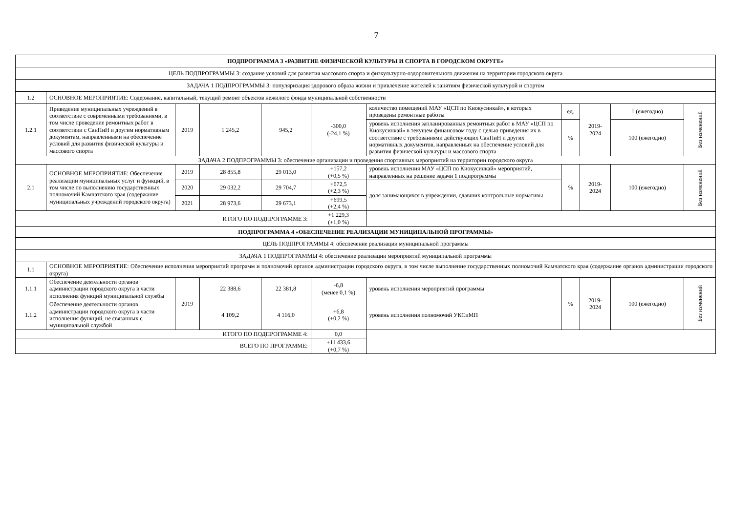7
| ПОДПРОГРАММА 3 «РАЗВИТИЕ ФИЗИЧЕСКОЙ КУЛЬТУРЫ И СПОРТА В ГОРОДСКОМ ОКРУГЕ» | | | | | | | | | | |
| ЦЕЛЬ ПОДПРОГРАММЫ 3: создание условий для развития массового спорта и физкультурно-оздоровительного движения на территории городского округа | | | | | | | | | | |
| ЗАДАЧА 1 ПОДПРОГРАММЫ 3: популяризация здорового образа жизни и привлечение жителей к занятиям физической культурой и спортом | | | | | | | | | | |
| 1.2 | ОСНОВНОЕ МЕРОПРИЯТИЕ: Содержание, капитальный, текущий ремонт объектов нежилого фонда муниципальной собственности | | | | | | | | | |
| 1.2.1 | Приведение муниципальных учреждений в соответствие с современными требованиями, в том числе проведение ремонтных работ в соответствии с СанПиН и другим нормативным документам, направленными на обеспечение условий для развития физической культуры и массового спорта | 2019 | 1 245,2 | 945,2 | -300,0 (-24,1 %) | количество помещений МАУ «ЦСП по Киокусинкай», в которых проведены ремонтные работы | ед. | 2019- 2024 | 1 (ежегодно) | Без изменений |
| | | | | | | уровень исполнения запланированных ремонтных работ в МАУ «ЦСП по Киокусинкай» в текущем финансовом году с целью приведения их в соответствие с требованиями действующих СанПиН и других нормативных документов, направленных на обеспечение условий для развития физической культуры и массового спорта | % | | 100 (ежегодно) | |
| ЗАДАЧА 2 ПОДПРОГРАММЫ 3: обеспечение организации и проведения спортивных мероприятий на территории городского округа | | | | | | | | | | |
| 2.1 | ОСНОВНОЕ МЕРОПРИЯТИЕ: Обеспечение реализации муниципальных услуг и функций, в том числе по выполнению государственных полномочий Камчатского края (содержание муниципальных учреждений городского округа) | 2019 | 28 855,8 | 29 013,0 | +157,2 (+0,5 %) | уровень исполнения МАУ «ЦСП по Киокусинкай» мероприятий, направленных на решение задачи 1 подпрограммы | % | 2019- 2024 | 100 (ежегодно) | Без изменений |
| | | 2020 | 29 032,2 | 29 704,7 | +672,5 (+2,3 %) | доля занимающихся в учреждении, сдавших контрольные нормативы | | | | |
| | | 2021 | 28 973,6 | 29 673,1 | +699,5 (+2,4 %) | | | | | |
| ИТОГО ПО ПОДПРОГРАММЕ 3: | | | | | +1 229,3 (+1,0 %) | | | | | |
| ПОДПРОГРАММА 4 «ОБЕСПЕЧЕНИЕ РЕАЛИЗАЦИИ МУНИЦИПАЛЬНОЙ ПРОГРАММЫ» | | | | | | | | | | |
| ЦЕЛЬ ПОДПРОГРАММЫ 4: обеспечение реализации муниципальной программы | | | | | | | | | | |
| ЗАДАЧА 1 ПОДПРОГРАММЫ 4: обеспечение реализации мероприятий муниципальной программы | | | | | | | | | | |
| 1.1 | ОСНОВНОЕ МЕРОПРИЯТИЕ: Обеспечение исполнения мероприятий программ и полномочий органов администрации городского округа, в том числе выполнение государственных полномочий Камчатского края (содержание органов администрации городского округа) | | | | | | | | | |
| 1.1.1 | Обеспечение деятельности органов администрации городского округа в части исполнения функций муниципальной службы | 2019 | 22 388,6 | 22 381,8 | -6,8 (менее 0,1 %) | уровень исполнения мероприятий программы | % | 2019- 2024 | 100 (ежегодно) | Без изменений |
| 1.1.2 | Обеспечение деятельности органов администрации городского округа в части исполнения функций, не связанных с муниципальной службой | | 4 109,2 | 4 116,0 | +6,8 (+0,2 %) | уровень исполнения полномочий УКСиМП | | | | |
| ИТОГО ПО ПОДПРОГРАММЕ 4: | | | | | 0,0 | | | | | |
| ВСЕГО ПО ПРОГРАММЕ: | | | | | +11 433,6 (+0,7 %) | | | | | |